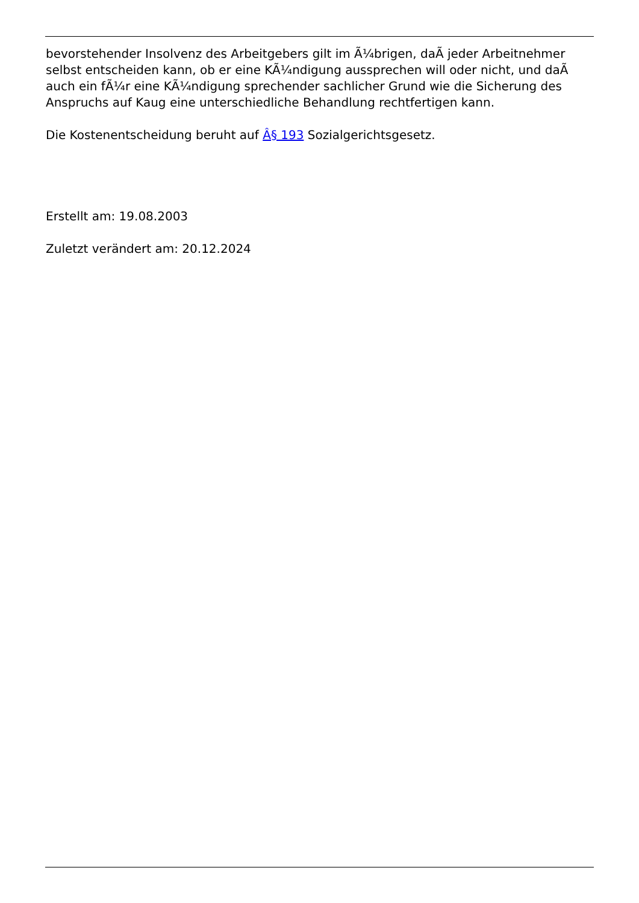bevorstehender Insolvenz des Arbeitgebers gilt im Ã¼brigen, daÃ jeder Arbeitnehmer selbst entscheiden kann, ob er eine KÃ¼ndigung aussprechen will oder nicht, und daÃ auch ein fÃ¼r eine KÃ¼ndigung sprechender sachlicher Grund wie die Sicherung des Anspruchs auf Kaug eine unterschiedliche Behandlung rechtfertigen kann.
Die Kostenentscheidung beruht auf Â§ 193 Sozialgerichtsgesetz.
Erstellt am: 19.08.2003
Zuletzt verändert am: 20.12.2024